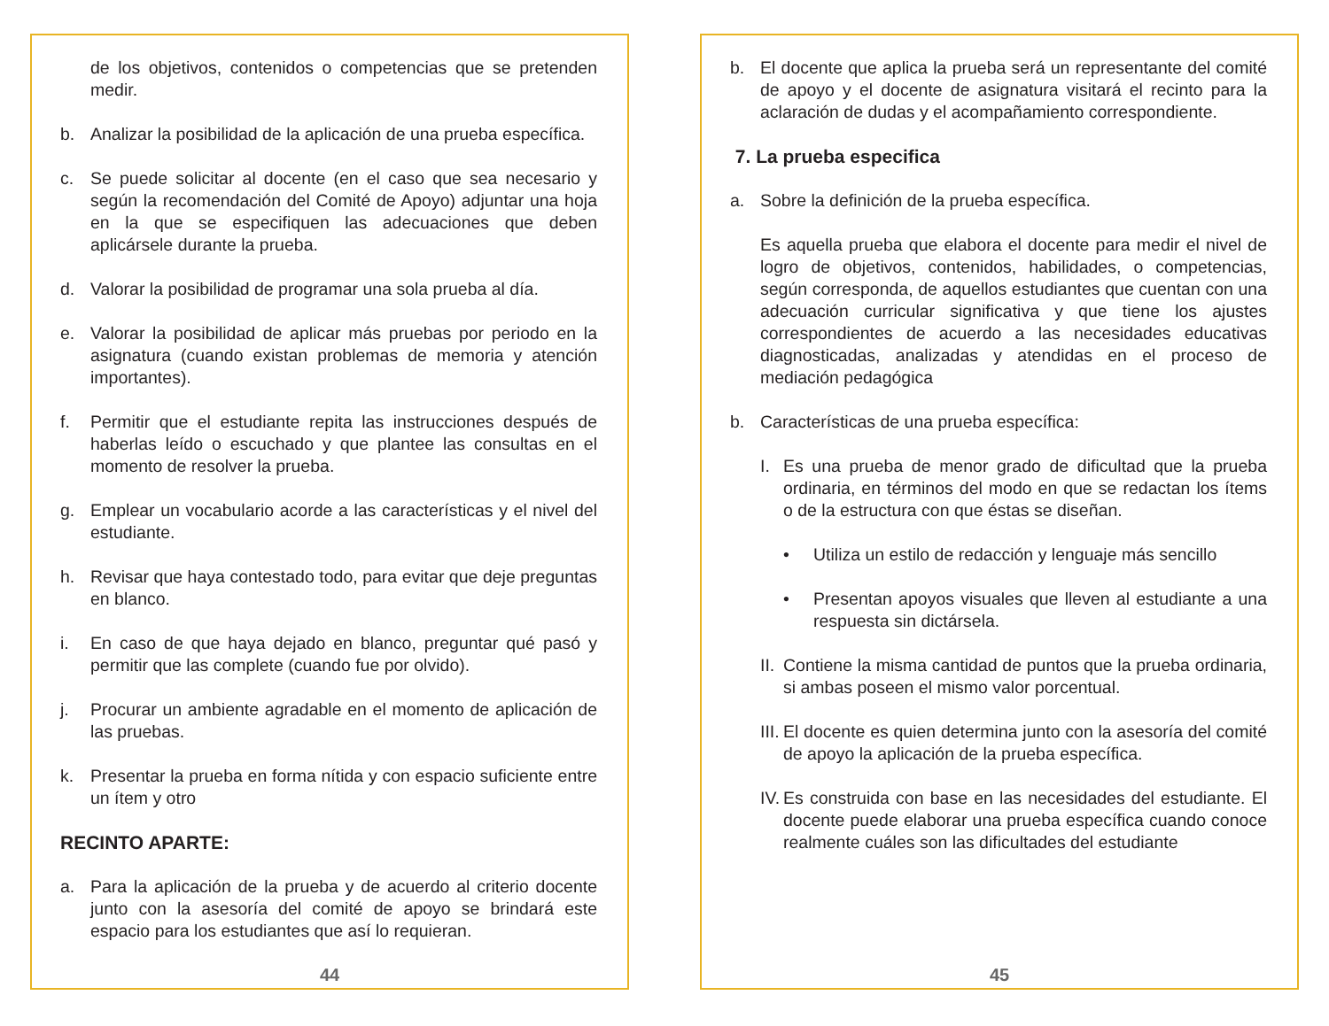de los objetivos, contenidos o competencias que se pretenden medir.
b. Analizar la posibilidad de la aplicación de una prueba específica.
c. Se puede solicitar al docente (en el caso que sea necesario y según la recomendación del Comité de Apoyo) adjuntar una hoja en la que se especifiquen las adecuaciones que deben aplicársele durante la prueba.
d. Valorar la posibilidad de programar una sola prueba al día.
e. Valorar la posibilidad de aplicar más pruebas por periodo en la asignatura (cuando existan problemas de memoria y atención importantes).
f. Permitir que el estudiante repita las instrucciones después de haberlas leído o escuchado y que plantee las consultas en el momento de resolver la prueba.
g. Emplear un vocabulario acorde a las características y el nivel del estudiante.
h. Revisar que haya contestado todo, para evitar que deje preguntas en blanco.
i. En caso de que haya dejado en blanco, preguntar qué pasó y permitir que las complete (cuando fue por olvido).
j. Procurar un ambiente agradable en el momento de aplicación de las pruebas.
k. Presentar la prueba en forma nítida y con espacio suficiente entre un ítem y otro
RECINTO APARTE:
a. Para la aplicación de la prueba y de acuerdo al criterio docente junto con la asesoría del comité de apoyo se brindará este espacio para los estudiantes que así lo requieran.
44
b. El docente que aplica la prueba será un representante del comité de apoyo y el docente de asignatura visitará el recinto para la aclaración de dudas y el acompañamiento correspondiente.
7. La prueba especifica
a. Sobre la definición de la prueba específica.
Es aquella prueba que elabora el docente para medir el nivel de logro de objetivos, contenidos, habilidades, o competencias, según corresponda, de aquellos estudiantes que cuentan con una adecuación curricular significativa y que tiene los ajustes correspondientes de acuerdo a las necesidades educativas diagnosticadas, analizadas y atendidas en el proceso de mediación pedagógica
b. Características de una prueba específica:
I. Es una prueba de menor grado de dificultad que la prueba ordinaria, en términos del modo en que se redactan los ítems o de la estructura con que éstas se diseñan.
• Utiliza un estilo de redacción y lenguaje más sencillo
• Presentan apoyos visuales que lleven al estudiante a una respuesta sin dictársela.
II. Contiene la misma cantidad de puntos que la prueba ordinaria, si ambas poseen el mismo valor porcentual.
III. El docente es quien determina junto con la asesoría del comité de apoyo la aplicación de la prueba específica.
IV. Es construida con base en las necesidades del estudiante. El docente puede elaborar una prueba específica cuando conoce realmente cuáles son las dificultades del estudiante
45